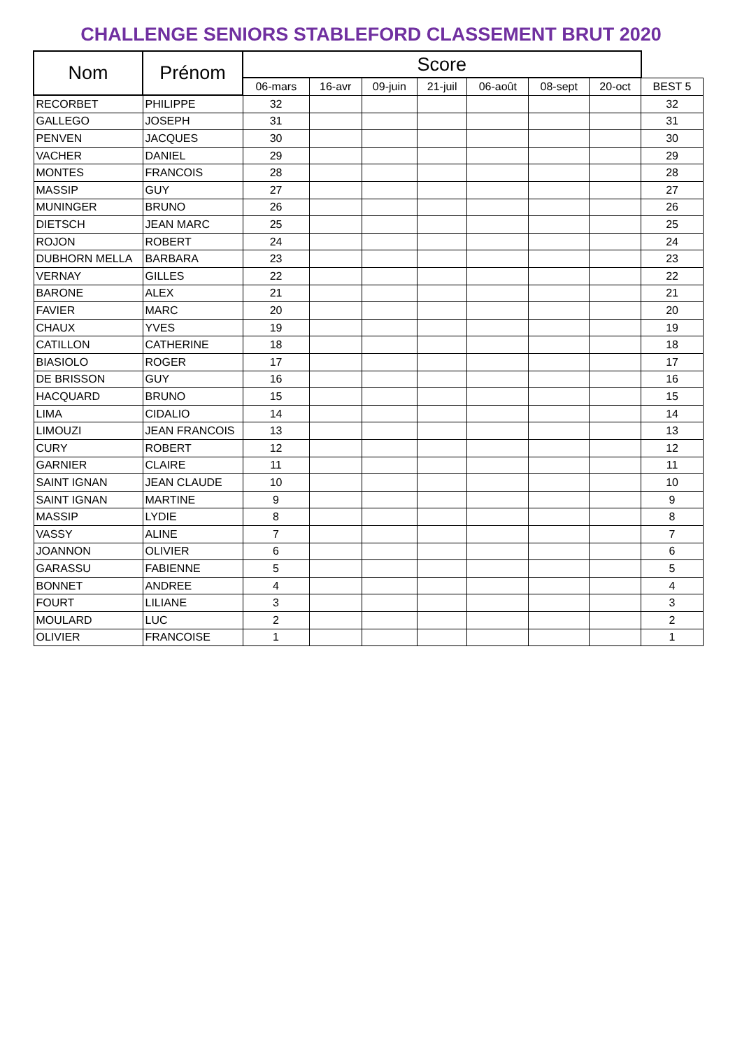CHALLENGE SENIORS STABLEFORD CLASSEMENT BRUT 2020
| Nom | Prénom | Score | | | | | | | |
| --- | --- | --- | --- | --- | --- | --- | --- | --- | --- |
| | | 06-mars | 16-avr | 09-juin | 21-juil | 06-août | 08-sept | 20-oct | BEST 5 |
| RECORBET | PHILIPPE | 32 | | | | | | | 32 |
| GALLEGO | JOSEPH | 31 | | | | | | | 31 |
| PENVEN | JACQUES | 30 | | | | | | | 30 |
| VACHER | DANIEL | 29 | | | | | | | 29 |
| MONTES | FRANCOIS | 28 | | | | | | | 28 |
| MASSIP | GUY | 27 | | | | | | | 27 |
| MUNINGER | BRUNO | 26 | | | | | | | 26 |
| DIETSCH | JEAN MARC | 25 | | | | | | | 25 |
| ROJON | ROBERT | 24 | | | | | | | 24 |
| DUBHORN MELLA | BARBARA | 23 | | | | | | | 23 |
| VERNAY | GILLES | 22 | | | | | | | 22 |
| BARONE | ALEX | 21 | | | | | | | 21 |
| FAVIER | MARC | 20 | | | | | | | 20 |
| CHAUX | YVES | 19 | | | | | | | 19 |
| CATILLON | CATHERINE | 18 | | | | | | | 18 |
| BIASIOLO | ROGER | 17 | | | | | | | 17 |
| DE BRISSON | GUY | 16 | | | | | | | 16 |
| HACQUARD | BRUNO | 15 | | | | | | | 15 |
| LIMA | CIDALIO | 14 | | | | | | | 14 |
| LIMOUZI | JEAN FRANCOIS | 13 | | | | | | | 13 |
| CURY | ROBERT | 12 | | | | | | | 12 |
| GARNIER | CLAIRE | 11 | | | | | | | 11 |
| SAINT IGNAN | JEAN CLAUDE | 10 | | | | | | | 10 |
| SAINT IGNAN | MARTINE | 9 | | | | | | | 9 |
| MASSIP | LYDIE | 8 | | | | | | | 8 |
| VASSY | ALINE | 7 | | | | | | | 7 |
| JOANNON | OLIVIER | 6 | | | | | | | 6 |
| GARASSU | FABIENNE | 5 | | | | | | | 5 |
| BONNET | ANDREE | 4 | | | | | | | 4 |
| FOURT | LILIANE | 3 | | | | | | | 3 |
| MOULARD | LUC | 2 | | | | | | | 2 |
| OLIVIER | FRANCOISE | 1 | | | | | | | 1 |